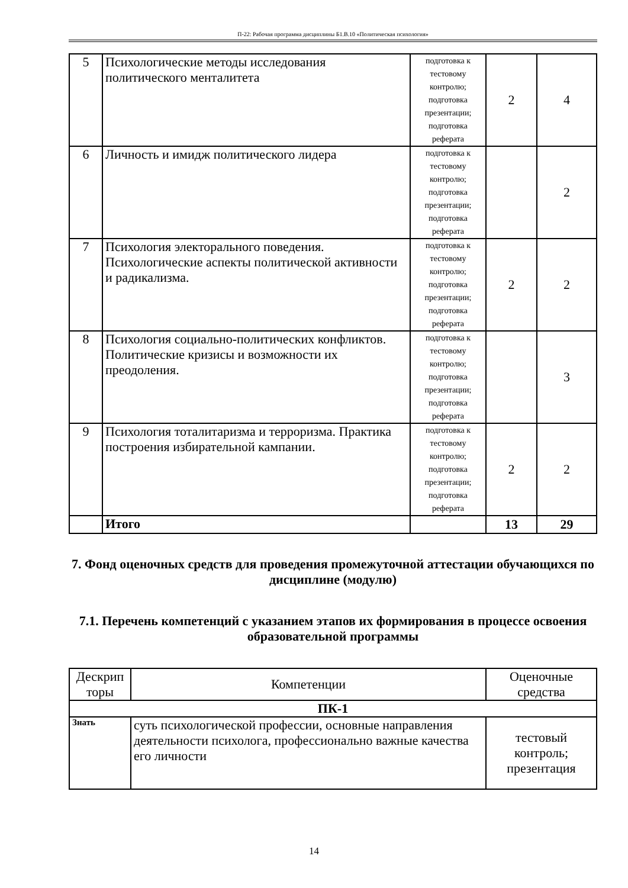П-22: Рабочая программа дисциплины Б1.В.10 «Политическая психология»
| 5 | Психологические методы исследования политического менталитета | подготовка к тестовому контролю; подготовка презентации; подготовка реферата | 2 | 4 |
| 6 | Личность и имидж политического лидера | подготовка к тестовому контролю; подготовка презентации; подготовка реферата | | 2 |
| 7 | Психология электорального поведения. Психологические аспекты политической активности и радикализма. | подготовка к тестовому контролю; подготовка презентации; подготовка реферата | 2 | 2 |
| 8 | Психология социально-политических конфликтов. Политические кризисы и возможности их преодоления. | подготовка к тестовому контролю; подготовка презентации; подготовка реферата | | 3 |
| 9 | Психология тоталитаризма и терроризма. Практика построения избирательной кампании. | подготовка к тестовому контролю; подготовка презентации; подготовка реферата | 2 | 2 |
| | Итого | | 13 | 29 |
7. Фонд оценочных средств для проведения промежуточной аттестации обучающихся по дисциплине (модулю)
7.1. Перечень компетенций с указанием этапов их формирования в процессе освоения образовательной программы
| Дескрип торы | Компетенции | Оценочные средства |
| --- | --- | --- |
| ПК-1 | | |
| Знать | суть психологической профессии, основные направления деятельности психолога, профессионально важные качества его личности | тестовый контроль; презентация |
14